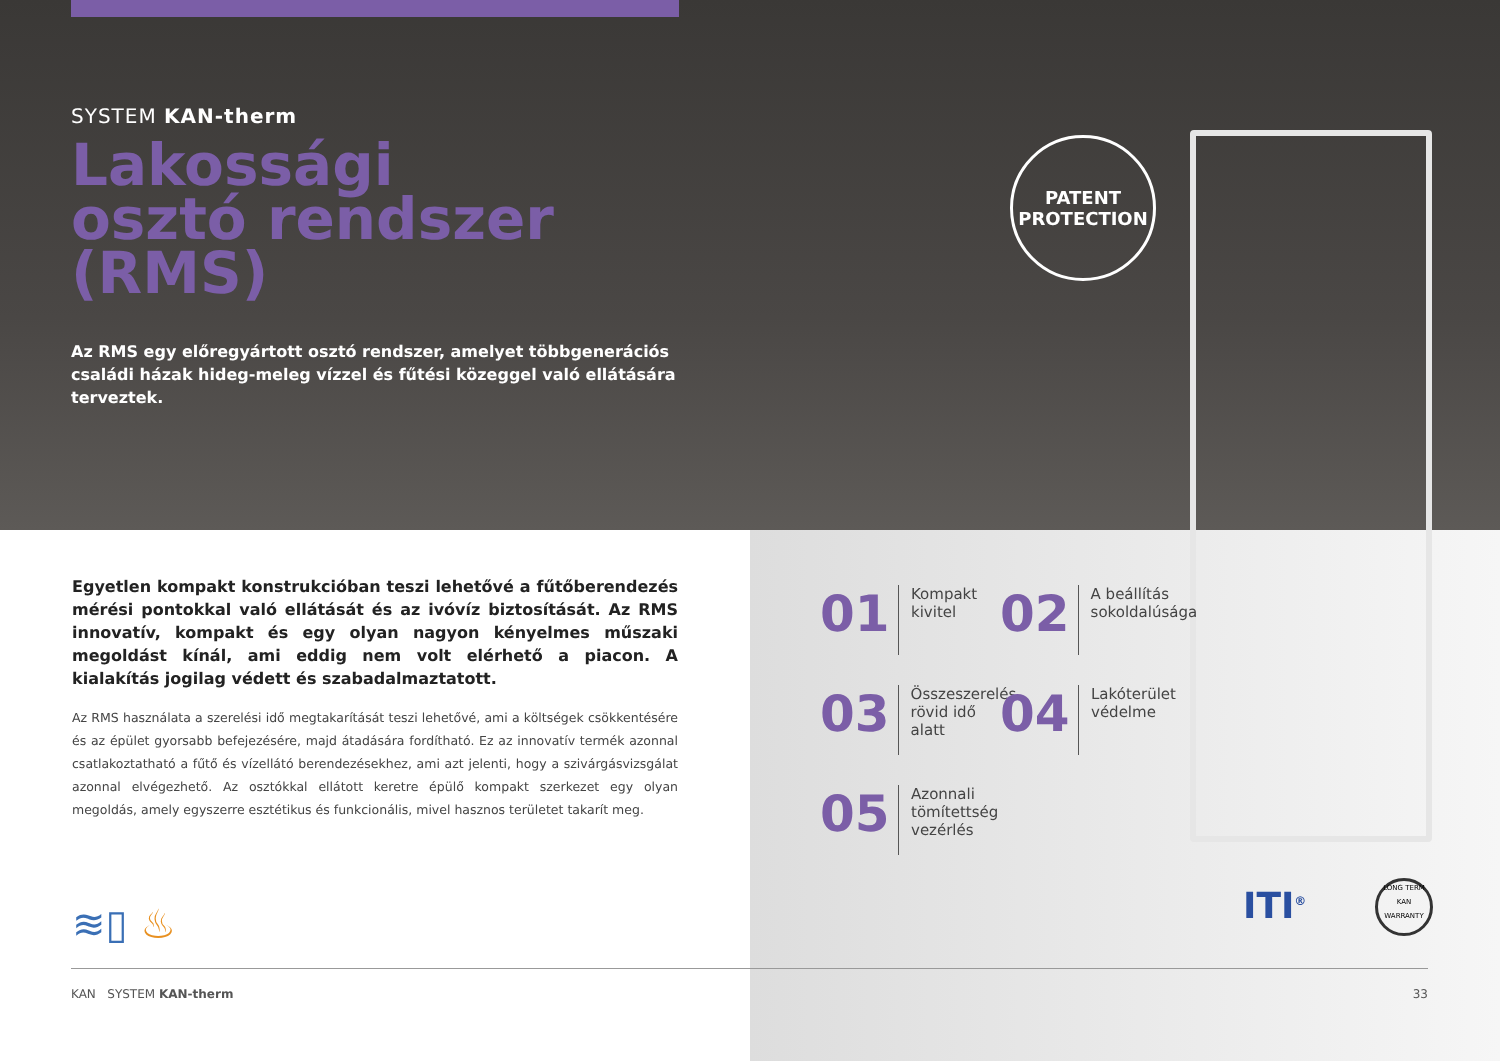PATENT
PROTECTION
SYSTEM KAN-therm
Lakossági
osztó rendszer
(RMS)
Az RMS egy előregyártott osztó rendszer, amelyet többgenerációs családi házak hideg-meleg vízzel és fűtési közeggel való ellátására terveztek.
Egyetlen kompakt konstrukcióban teszi lehetővé a fűtőberendezés mérési pontokkal való ellátását és az ivóvíz biztosítását. Az RMS innovatív, kompakt és egy olyan nagyon kényelmes műszaki megoldást kínál, ami eddig nem volt elérhető a piacon. A kialakítás jogilag védett és szabadalmaztatott.
Az RMS használata a szerelési idő megtakarítását teszi lehetővé, ami a költségek csökkentésére és az épület gyorsabb befejezésére, majd átadására fordítható. Ez az innovatív termék azonnal csatlakoztatható a fűtő és vízellátó berendezésekhez, ami azt jelenti, hogy a szivárgásvizsgálat azonnal elvégezhető. Az osztókkal ellátott keretre épülő kompakt szerkezet egy olyan megoldás, amely egyszerre esztétikus és funkcionális, mivel hasznos területet takarít meg.
≋▯ ♨
01
Kompakt
kivitel
02
A beállítás
sokoldalúsága
03
Összeszerelés
rövid idő
alatt
04
Lakóterület
védelme
05
Azonnali
tömítettség
vezérlés
ITI<sup>®</sup>
LONG TERM KAN WARRANTY
KAN SYSTEM KAN-therm 33